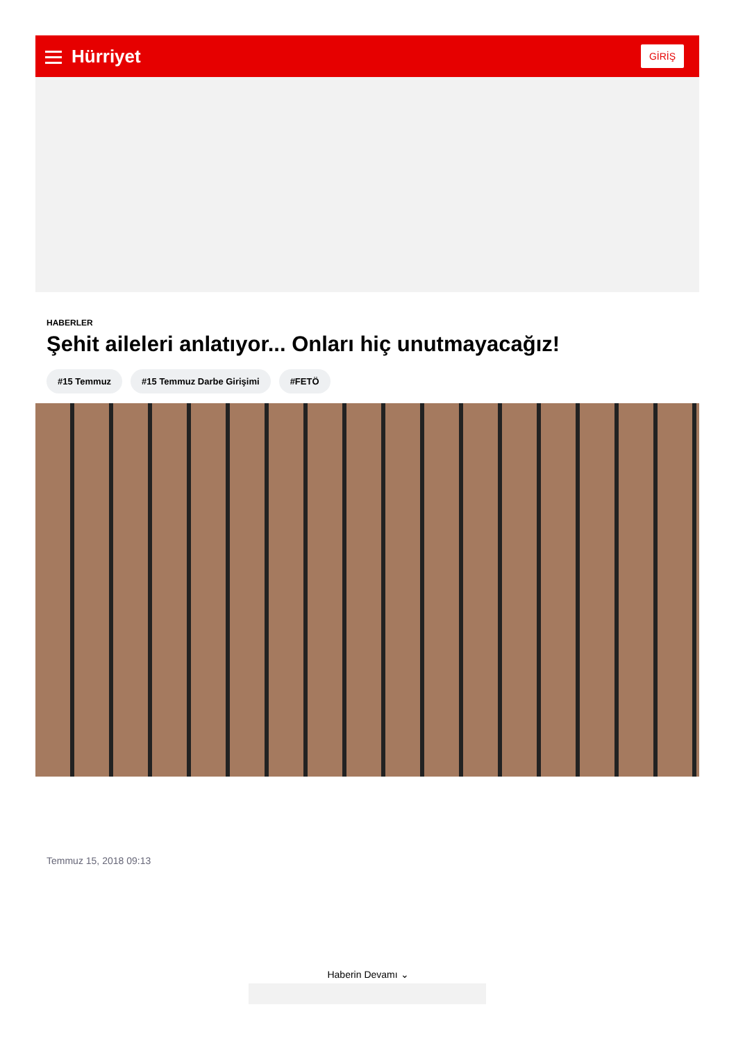Hürriyet
GİRİŞ
HABERLER
Şehit aileleri anlatıyor... Onları hiç unutmayacağız!
#15 Temmuz #15 Temmuz Darbe Girişimi #FETÖ
Temmuz 15, 2018 09:13
Haberin Devamı ⌄